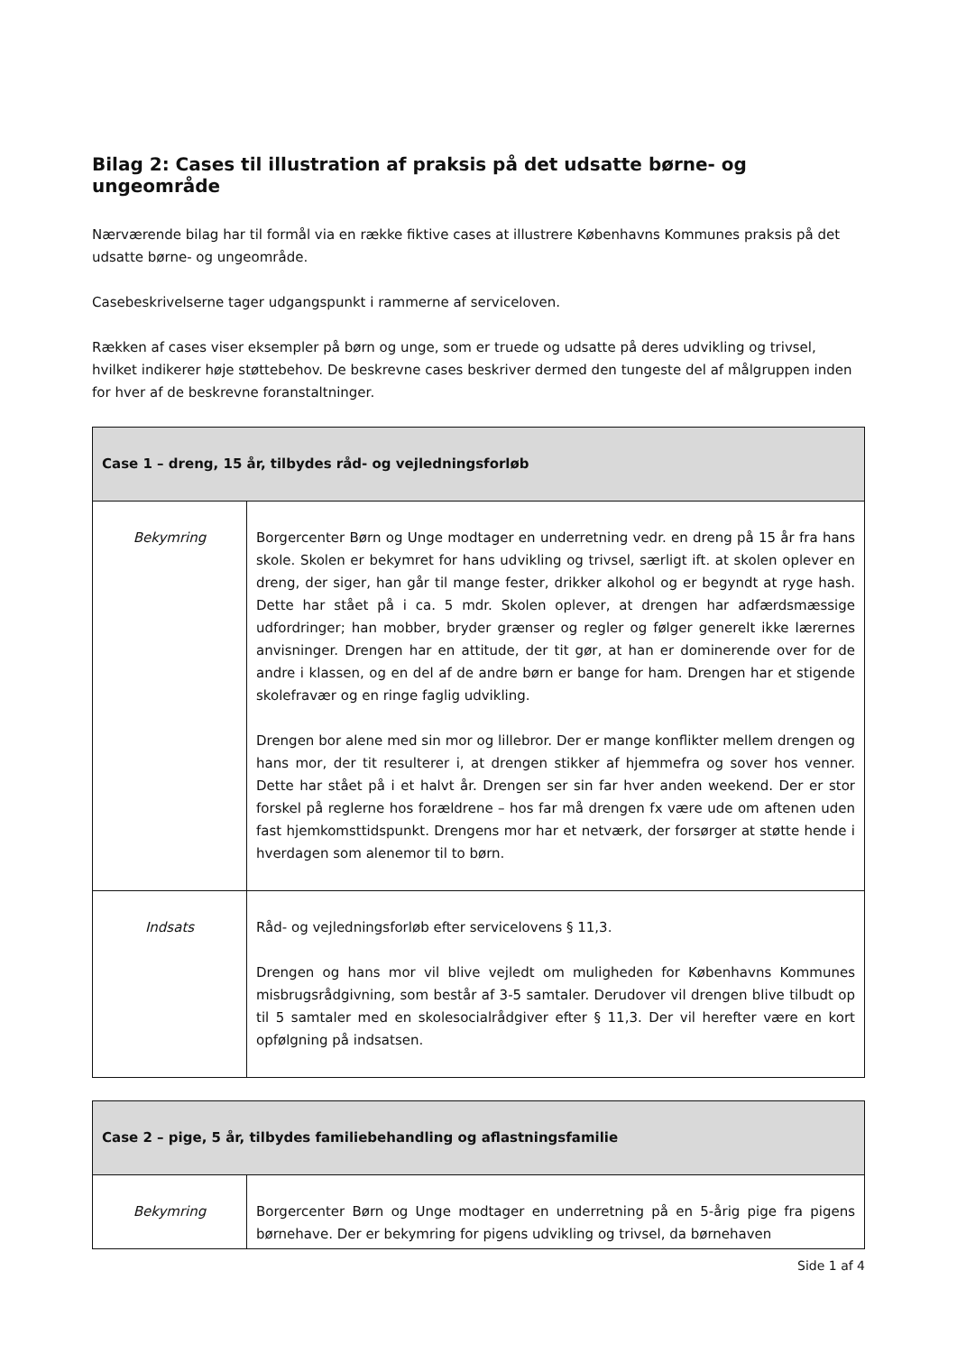Bilag 2: Cases til illustration af praksis på det udsatte børne- og ungeområde
Nærværende bilag har til formål via en række fiktive cases at illustrere Københavns Kommunes praksis på det udsatte børne- og ungeområde.
Casebeskrivelserne tager udgangspunkt i rammerne af serviceloven.
Rækken af cases viser eksempler på børn og unge, som er truede og udsatte på deres udvikling og trivsel, hvilket indikerer høje støttebehov. De beskrevne cases beskriver dermed den tungeste del af målgruppen inden for hver af de beskrevne foranstaltninger.
| Case 1 – dreng, 15 år, tilbydes råd- og vejledningsforløb | |
| --- | --- |
| Bekymring | Borgercenter Børn og Unge modtager en underretning vedr. en dreng på 15 år fra hans skole. Skolen er bekymret for hans udvikling og trivsel, særligt ift. at skolen oplever en dreng, der siger, han går til mange fester, drikker alkohol og er begyndt at ryge hash. Dette har stået på i ca. 5 mdr. Skolen oplever, at drengen har adfærdsmæssige udfordringer; han mobber, bryder grænser og regler og følger generelt ikke lærernes anvisninger. Drengen har en attitude, der tit gør, at han er dominerende over for de andre i klassen, og en del af de andre børn er bange for ham. Drengen har et stigende skolefravær og en ringe faglig udvikling. Drengen bor alene med sin mor og lillebror. Der er mange konflikter mellem drengen og hans mor, der tit resulterer i, at drengen stikker af hjemmefra og sover hos venner. Dette har stået på i et halvt år. Drengen ser sin far hver anden weekend. Der er stor forskel på reglerne hos forældrene – hos far må drengen fx være ude om aftenen uden fast hjemkomsttidspunkt. Drengens mor har et netværk, der forsørger at støtte hende i hverdagen som alenemor til to børn. |
| Indsats | Råd- og vejledningsforløb efter servicelovens § 11,3. Drengen og hans mor vil blive vejledt om muligheden for Københavns Kommunes misbrugsrådgivning, som består af 3-5 samtaler. Derudover vil drengen blive tilbudt op til 5 samtaler med en skolesocialrådgiver efter § 11,3. Der vil herefter være en kort opfølgning på indsatsen. |
| Case 2 – pige, 5 år, tilbydes familiebehandling og aflastningsfamilie | |
| --- | --- |
| Bekymring | Borgercenter Børn og Unge modtager en underretning på en 5-årig pige fra pigens børnehave. Der er bekymring for pigens udvikling og trivsel, da børnehaven |
Side 1 af 4